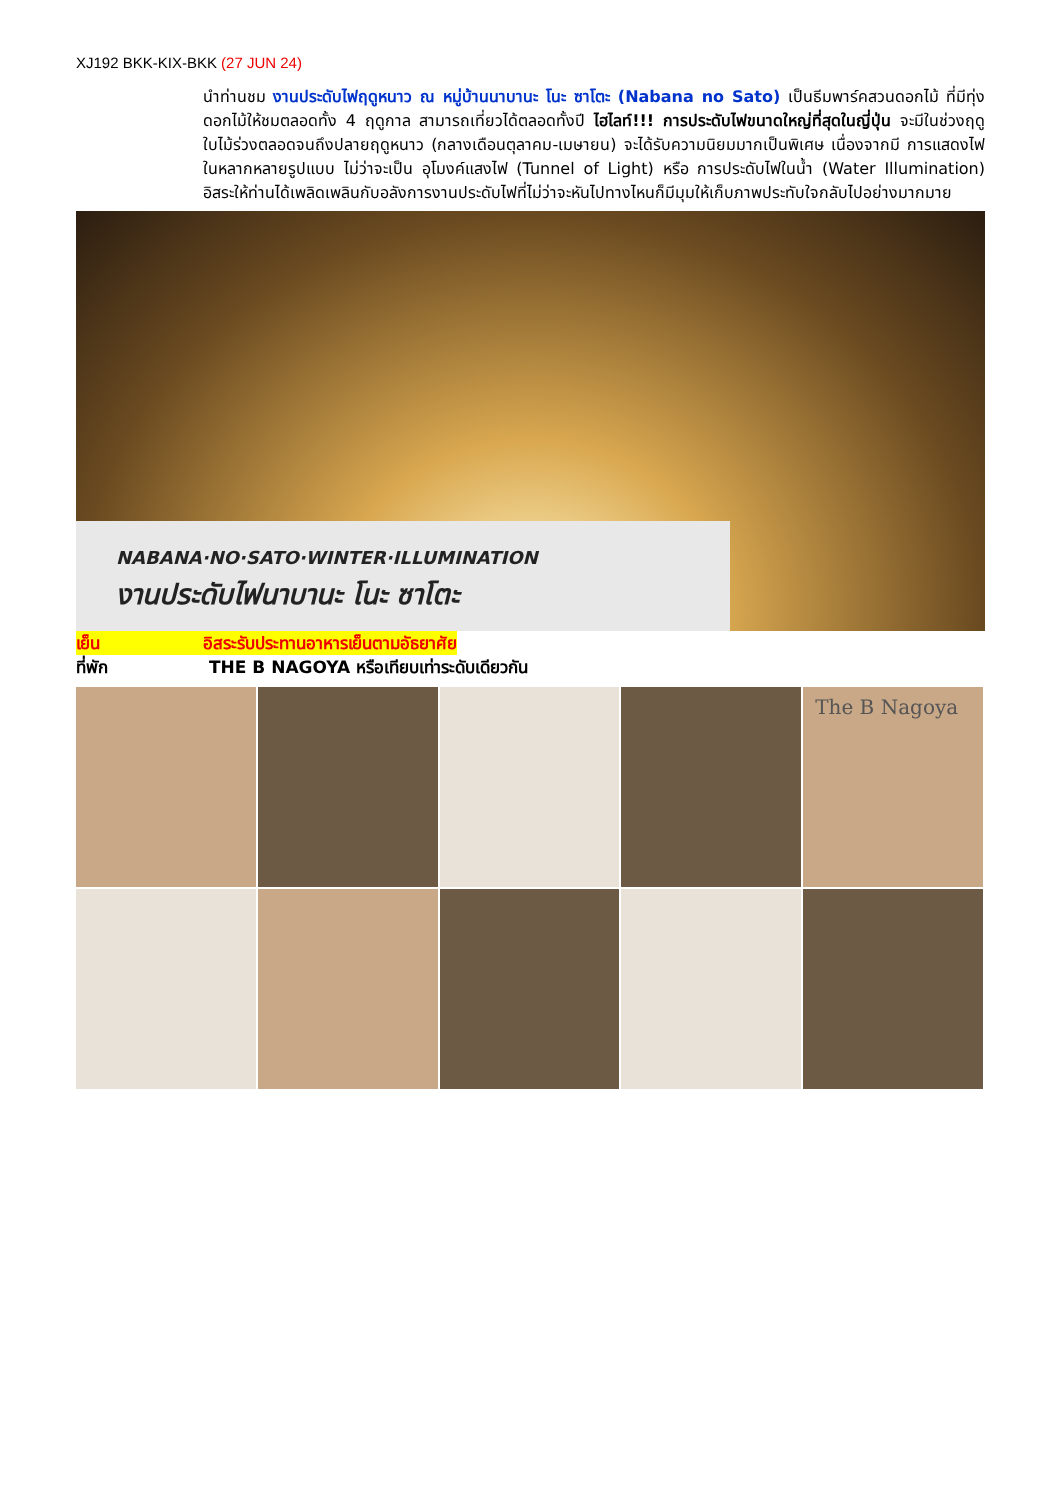XJ192 BKK-KIX-BKK (27 JUN 24)
นำท่านชม งานประดับไฟฤดูหนาว ณ หมู่บ้านนาบานะ โนะ ซาโตะ (Nabana no Sato) เป็นธีมพาร์คสวนดอกไม้ ที่มีทุ่งดอกไม้ให้ชมตลอดทั้ง 4 ฤดูกาล สามารถเที่ยวได้ตลอดทั้งปี ไฮไลท์!!! การประดับไฟขนาดใหญ่ที่สุดในญี่ปุ่น จะมีในช่วงฤดูใบไม้ร่วงตลอดจนถึงปลายฤดูหนาว (กลางเดือนตุลาคม-เมษายน) จะได้รับความนิยมมากเป็นพิเศษ เนื่องจากมี การแสดงไฟในหลากหลายรูปแบบ ไม่ว่าจะเป็น อุโมงค์แสงไฟ (Tunnel of Light) หรือ การประดับไฟในน้ำ (Water Illumination) อิสระให้ท่านได้เพลิดเพลินกับอลังการงานประดับไฟที่ไม่ว่าจะหันไปทางไหนก็มีมุมให้เก็บภาพประทับใจกลับไปอย่างมากมาย
NABANA·NO·SATO·WINTER·ILLUMINATION
งานประดับไฟนาบานะ โนะ ซาโตะ
เย็น อิสระรับประทานอาหารเย็นตามอัธยาศัย
ที่พัก THE B NAGOYA หรือเทียบเท่าระดับเดียวกัน
The B Nagoya